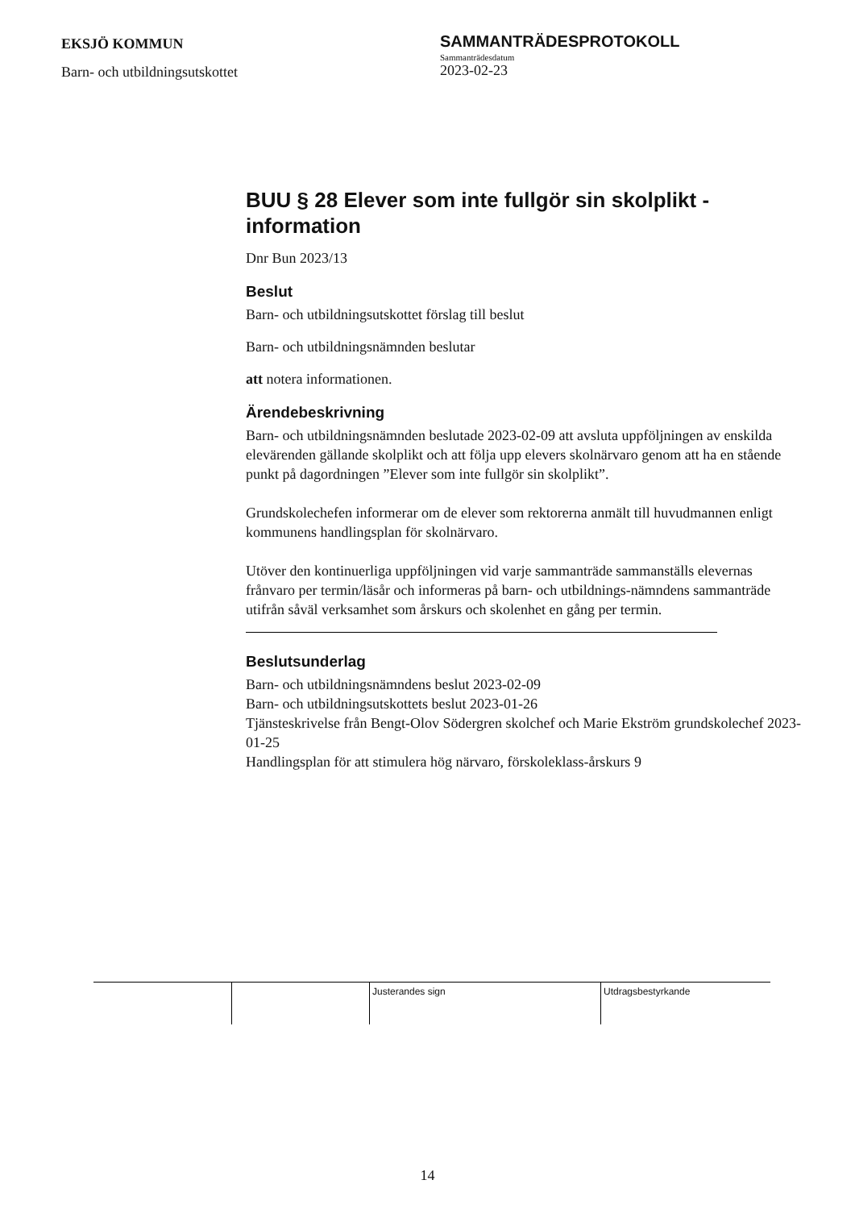EKSJÖ KOMMUN
Barn- och utbildningsutskottet
SAMMANTRÄDESPROTOKOLL
Sammanträdesdatum
2023-02-23
BUU § 28 Elever som inte fullgör sin skolplikt - information
Dnr Bun 2023/13
Beslut
Barn- och utbildningsutskottet förslag till beslut
Barn- och utbildningsnämnden beslutar
att notera informationen.
Ärendebeskrivning
Barn- och utbildningsnämnden beslutade 2023-02-09 att avsluta uppföljningen av enskilda elevärenden gällande skolplikt och att följa upp elevers skolnärvaro genom att ha en stående punkt på dagordningen ”Elever som inte fullgör sin skolplikt”.
Grundskolechefen informerar om de elever som rektorerna anmält till huvudmannen enligt kommunens handlingsplan för skolnärvaro.
Utöver den kontinuerliga uppföljningen vid varje sammanträde sammanställs elevernas frånvaro per termin/läsår och informeras på barn- och utbildnings-nämndens sammanträde utifrån såväl verksamhet som årskurs och skolenhet en gång per termin.
Beslutsunderlag
Barn- och utbildningsnämndens beslut 2023-02-09
Barn- och utbildningsutskottets beslut 2023-01-26
Tjänsteskrivelse från Bengt-Olov Södergren skolchef och Marie Ekström grundskolechef 2023-01-25
Handlingsplan för att stimulera hög närvaro, förskoleklass-årskurs 9
| | | Justerandes sign | Utdragsbestyrkande |
14